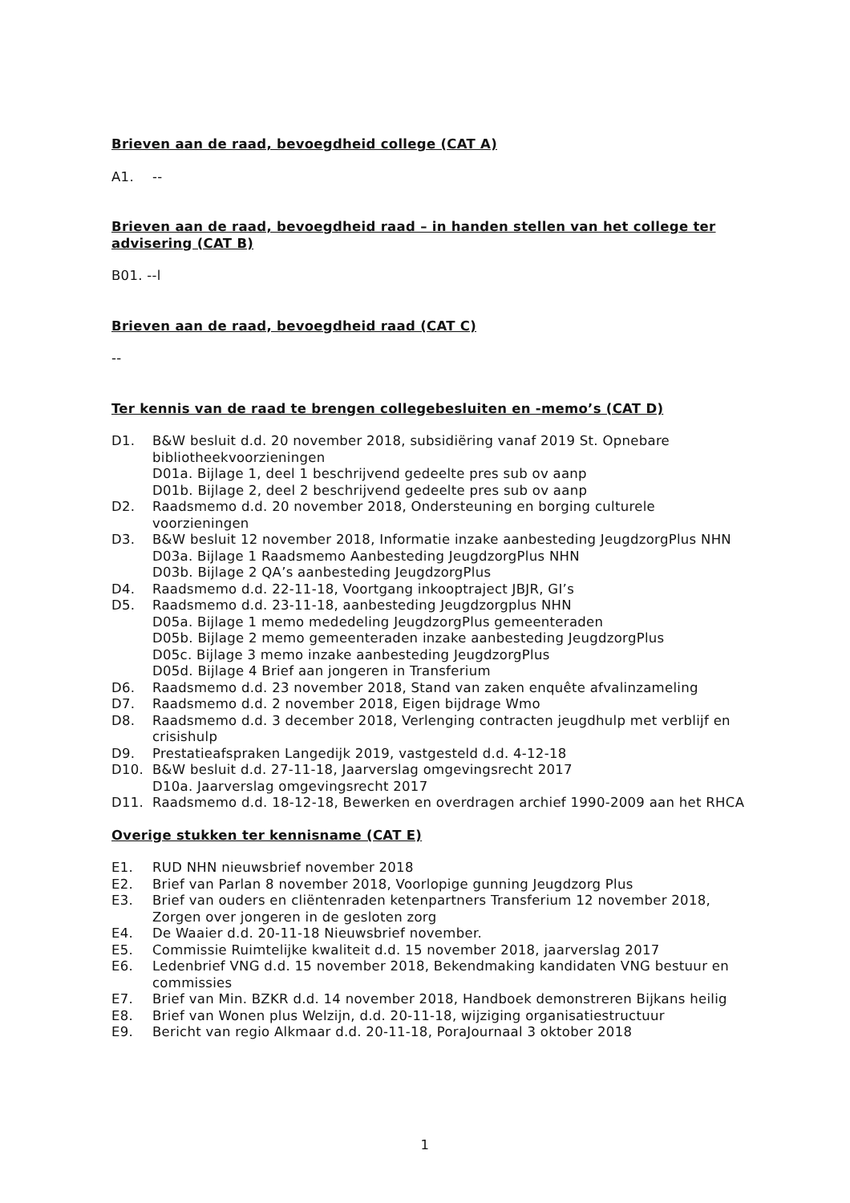Brieven aan de raad, bevoegdheid college (CAT A)
A1. --
Brieven aan de raad, bevoegdheid raad – in handen stellen van het college ter advisering (CAT B)
B01. --l
Brieven aan de raad, bevoegdheid raad (CAT C)
--
Ter kennis van de raad te brengen collegebesluiten en -memo’s (CAT D)
D1. B&W besluit d.d. 20 november 2018, subsidiëring vanaf 2019 St. Opnebare bibliotheekvoorzieningen
D01a. Bijlage 1, deel 1 beschrijvend gedeelte pres sub ov aanp
D01b. Bijlage 2, deel 2 beschrijvend gedeelte pres sub ov aanp
D2. Raadsmemo d.d. 20 november 2018, Ondersteuning en borging culturele voorzieningen
D3. B&W besluit 12 november 2018, Informatie inzake aanbesteding JeugdzorgPlus NHN
D03a. Bijlage 1 Raadsmemo Aanbesteding JeugdzorgPlus NHN
D03b. Bijlage 2 QA’s aanbesteding JeugdzorgPlus
D4. Raadsmemo d.d. 22-11-18, Voortgang inkooptraject JBJR, GI’s
D5. Raadsmemo d.d. 23-11-18, aanbesteding Jeugdzorgplus NHN
D05a. Bijlage 1 memo mededeling JeugdzorgPlus gemeenteraden
D05b. Bijlage 2 memo gemeenteraden inzake aanbesteding JeugdzorgPlus
D05c. Bijlage 3 memo inzake aanbesteding JeugdzorgPlus
D05d. Bijlage 4 Brief aan jongeren in Transferium
D6. Raadsmemo d.d. 23 november 2018, Stand van zaken enquête afvalinzameling
D7. Raadsmemo d.d. 2 november 2018, Eigen bijdrage Wmo
D8. Raadsmemo d.d. 3 december 2018, Verlenging contracten jeugdhulp met verblijf en crisishulp
D9. Prestatieafspraken Langedijk 2019, vastgesteld d.d. 4-12-18
D10. B&W besluit d.d. 27-11-18, Jaarverslag omgevingsrecht 2017
D10a. Jaarverslag omgevingsrecht 2017
D11. Raadsmemo d.d. 18-12-18, Bewerken en overdragen archief 1990-2009 aan het RHCA
Overige stukken ter kennisname (CAT E)
E1. RUD NHN nieuwsbrief november 2018
E2. Brief van Parlan 8 november 2018, Voorlopige gunning Jeugdzorg Plus
E3. Brief van ouders en cliëntenraden ketenpartners Transferium 12 november 2018, Zorgen over jongeren in de gesloten zorg
E4. De Waaier d.d. 20-11-18 Nieuwsbrief november.
E5. Commissie Ruimtelijke kwaliteit d.d. 15 november 2018, jaarverslag 2017
E6. Ledenbrief VNG d.d. 15 november 2018, Bekendmaking kandidaten VNG bestuur en commissies
E7. Brief van Min. BZKR d.d. 14 november 2018, Handboek demonstreren Bijkans heilig
E8. Brief van Wonen plus Welzijn, d.d. 20-11-18, wijziging organisatiestructuur
E9. Bericht van regio Alkmaar d.d. 20-11-18, PoraJournaal 3 oktober 2018
1